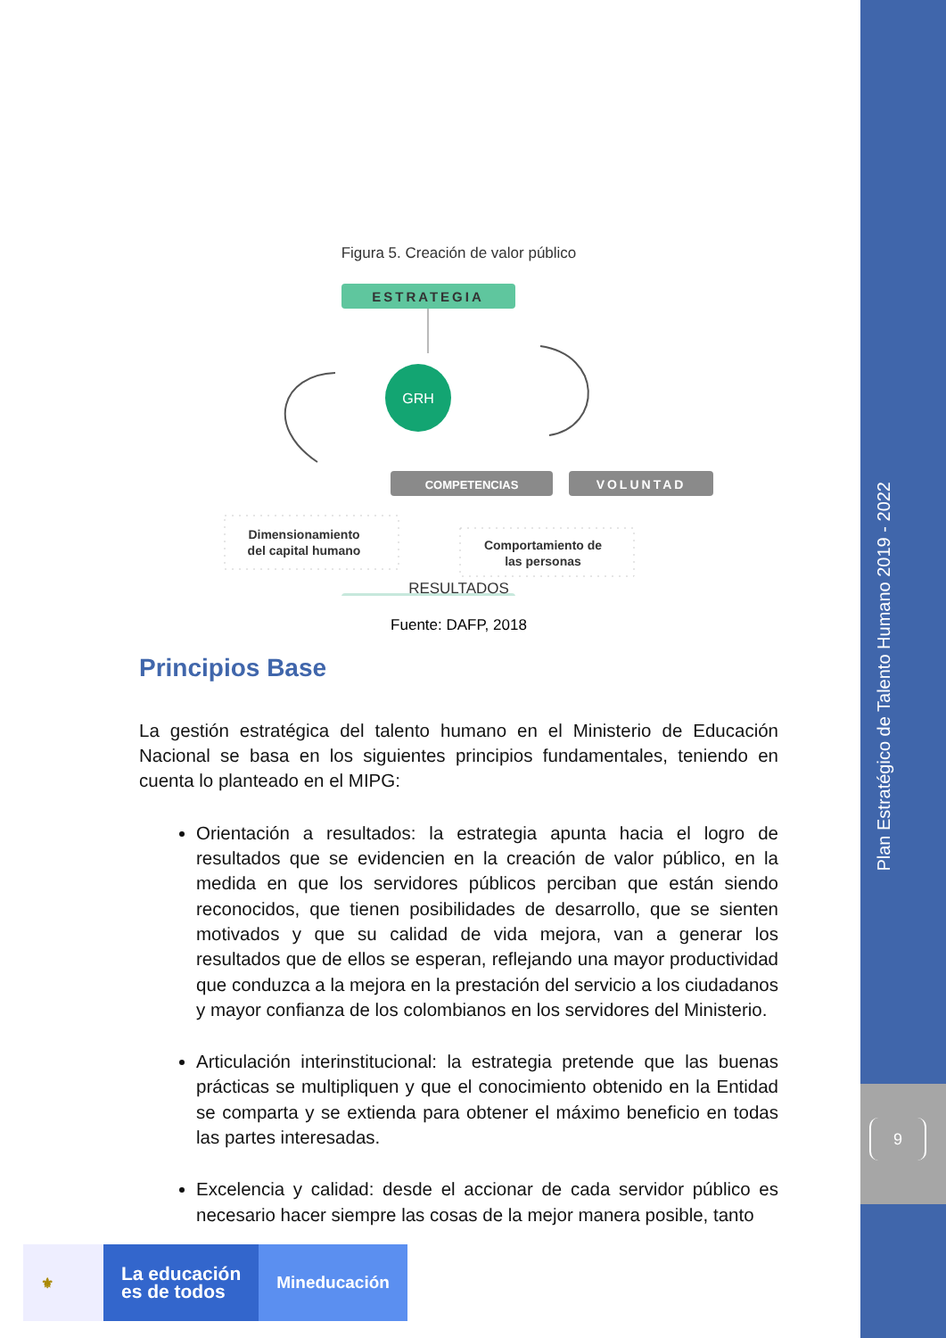Plan Estratégico de Talento Humano 2019 - 2022
9
Figura 5. Creación de valor público
ESTRATEGIA
GRH
COMPETENCIAS
VOLUNTAD
Dimensionamiento
del capital humano
Comportamiento de
las personas
RESULTADOS
Fuente: DAFP, 2018
Principios Base
La gestión estratégica del talento humano en el Ministerio de Educación Nacional se basa en los siguientes principios fundamentales, teniendo en cuenta lo planteado en el MIPG:
Orientación a resultados: la estrategia apunta hacia el logro de resultados que se evidencien en la creación de valor público, en la medida en que los servidores públicos perciban que están siendo reconocidos, que tienen posibilidades de desarrollo, que se sienten motivados y que su calidad de vida mejora, van a generar los resultados que de ellos se esperan, reflejando una mayor productividad que conduzca a la mejora en la prestación del servicio a los ciudadanos y mayor confianza de los colombianos en los servidores del Ministerio.
Articulación interinstitucional: la estrategia pretende que las buenas prácticas se multipliquen y que el conocimiento obtenido en la Entidad se comparta y se extienda para obtener el máximo beneficio en todas las partes interesadas.
Excelencia y calidad: desde el accionar de cada servidor público es necesario hacer siempre las cosas de la mejor manera posible, tanto
⚜
La educación
es de todos
Mineducación